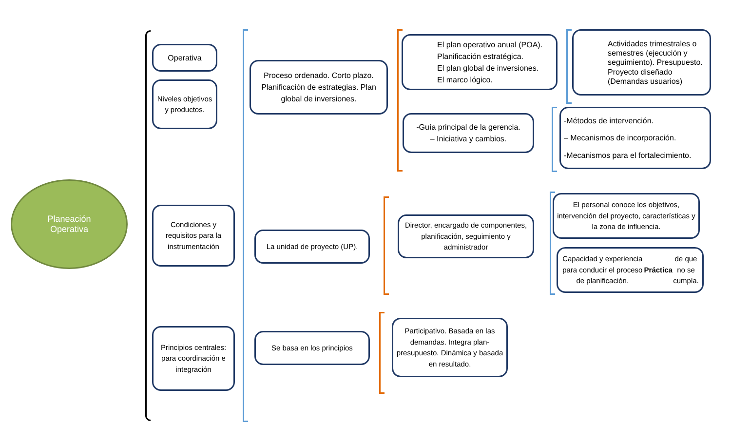Planeación
Operativa
Operativa
Niveles objetivos y productos.
Condiciones y requisitos para la instrumentación
Principios centrales: para coordinación e integración
Proceso ordenado. Corto plazo. Planificación de estrategias. Plan global de inversiones.
La unidad de proyecto (UP).
Se basa en los principios
El plan operativo anual (POA).
Planificación estratégica.
El plan global de inversiones.
El marco lógico.
-Guía principal de la gerencia.
– Iniciativa y cambios.
Director, encargado de componentes, planificación, seguimiento y administrador
Participativo. Basada en las demandas. Integra plan-presupuesto. Dinámica y basada en resultado.
Actividades trimestrales o semestres (ejecución y seguimiento). Presupuesto. Proyecto diseñado (Demandas usuarios)
-Métodos de intervención.
– Mecanismos de incorporación.
-Mecanismos para el fortalecimiento.
El personal conoce los objetivos, intervención del proyecto, características y la zona de influencia.
Capacidad y experiencia para conducir el proceso de planificación. Práctica de que no se cumpla.